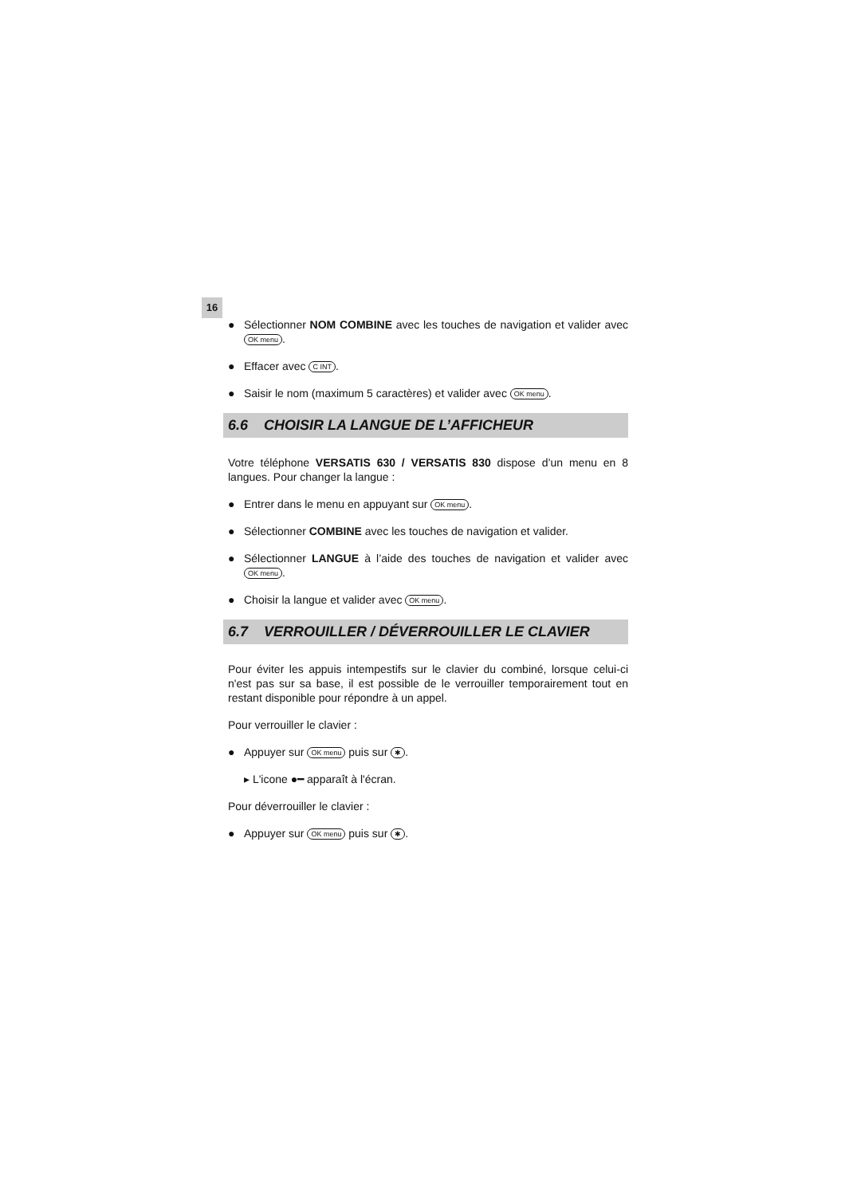16
● Sélectionner NOM COMBINE avec les touches de navigation et valider avec OK menu.
● Effacer avec C INT.
● Saisir le nom (maximum 5 caractères) et valider avec OK menu.
6.6 CHOISIR LA LANGUE DE L’AFFICHEUR
Votre téléphone VERSATIS 630 / VERSATIS 830 dispose d’un menu en 8 langues. Pour changer la langue :
● Entrer dans le menu en appuyant sur OK menu.
● Sélectionner COMBINE avec les touches de navigation et valider.
● Sélectionner LANGUE à l’aide des touches de navigation et valider avec OK menu.
● Choisir la langue et valider avec OK menu.
6.7 VERROUILLER / DÉVERROUILLER LE CLAVIER
Pour éviter les appuis intempestifs sur le clavier du combiné, lorsque celui-ci n'est pas sur sa base, il est possible de le verrouiller temporairement tout en restant disponible pour répondre à un appel.
Pour verrouiller le clavier :
● Appuyer sur OK menu puis sur ✱.
▸ L'icone ●━ apparaît à l'écran.
Pour déverrouiller le clavier :
● Appuyer sur OK menu puis sur ✱.